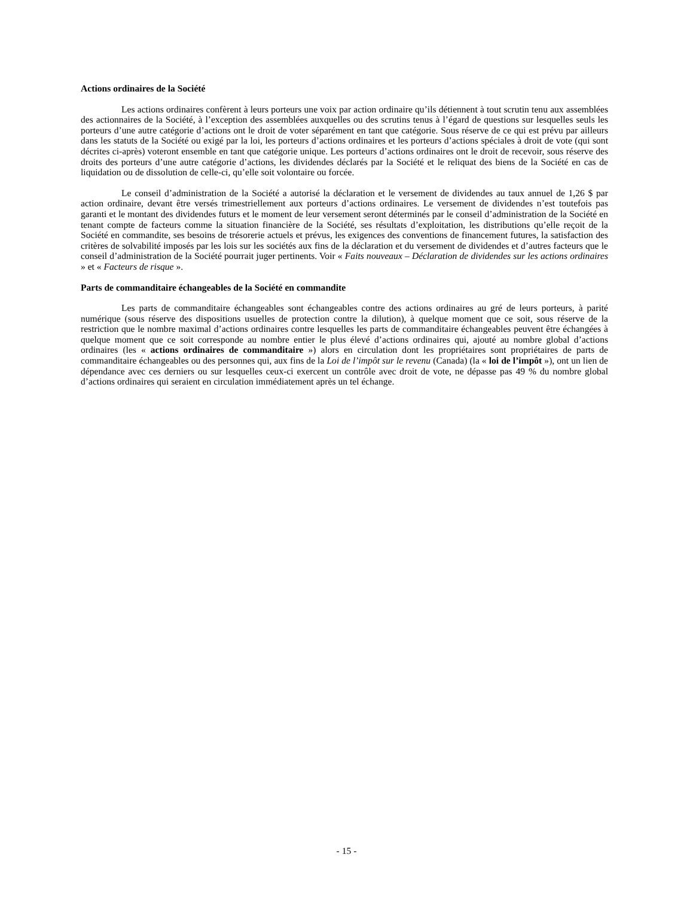Actions ordinaires de la Société
Les actions ordinaires confèrent à leurs porteurs une voix par action ordinaire qu’ils détiennent à tout scrutin tenu aux assemblées des actionnaires de la Société, à l’exception des assemblées auxquelles ou des scrutins tenus à l’égard de questions sur lesquelles seuls les porteurs d’une autre catégorie d’actions ont le droit de voter séparément en tant que catégorie. Sous réserve de ce qui est prévu par ailleurs dans les statuts de la Société ou exigé par la loi, les porteurs d’actions ordinaires et les porteurs d’actions spéciales à droit de vote (qui sont décrites ci-après) voteront ensemble en tant que catégorie unique. Les porteurs d’actions ordinaires ont le droit de recevoir, sous réserve des droits des porteurs d’une autre catégorie d’actions, les dividendes déclarés par la Société et le reliquat des biens de la Société en cas de liquidation ou de dissolution de celle-ci, qu’elle soit volontaire ou forcée.
Le conseil d’administration de la Société a autorisé la déclaration et le versement de dividendes au taux annuel de 1,26 $ par action ordinaire, devant être versés trimestriellement aux porteurs d’actions ordinaires. Le versement de dividendes n’est toutefois pas garanti et le montant des dividendes futurs et le moment de leur versement seront déterminés par le conseil d’administration de la Société en tenant compte de facteurs comme la situation financière de la Société, ses résultats d’exploitation, les distributions qu’elle reçoit de la Société en commandite, ses besoins de trésorerie actuels et prévus, les exigences des conventions de financement futures, la satisfaction des critères de solvabilité imposés par les lois sur les sociétés aux fins de la déclaration et du versement de dividendes et d’autres facteurs que le conseil d’administration de la Société pourrait juger pertinents. Voir « Faits nouveaux – Déclaration de dividendes sur les actions ordinaires » et « Facteurs de risque ».
Parts de commanditaire échangeables de la Société en commandite
Les parts de commanditaire échangeables sont échangeables contre des actions ordinaires au gré de leurs porteurs, à parité numérique (sous réserve des dispositions usuelles de protection contre la dilution), à quelque moment que ce soit, sous réserve de la restriction que le nombre maximal d’actions ordinaires contre lesquelles les parts de commanditaire échangeables peuvent être échangées à quelque moment que ce soit corresponde au nombre entier le plus élevé d’actions ordinaires qui, ajouté au nombre global d’actions ordinaires (les « actions ordinaires de commanditaire ») alors en circulation dont les propriétaires sont propriétaires de parts de commanditaire échangeables ou des personnes qui, aux fins de la Loi de l’impôt sur le revenu (Canada) (la « loi de l’impôt »), ont un lien de dépendance avec ces derniers ou sur lesquelles ceux-ci exercent un contrôle avec droit de vote, ne dépasse pas 49 % du nombre global d’actions ordinaires qui seraient en circulation immédiatement après un tel échange.
- 15 -